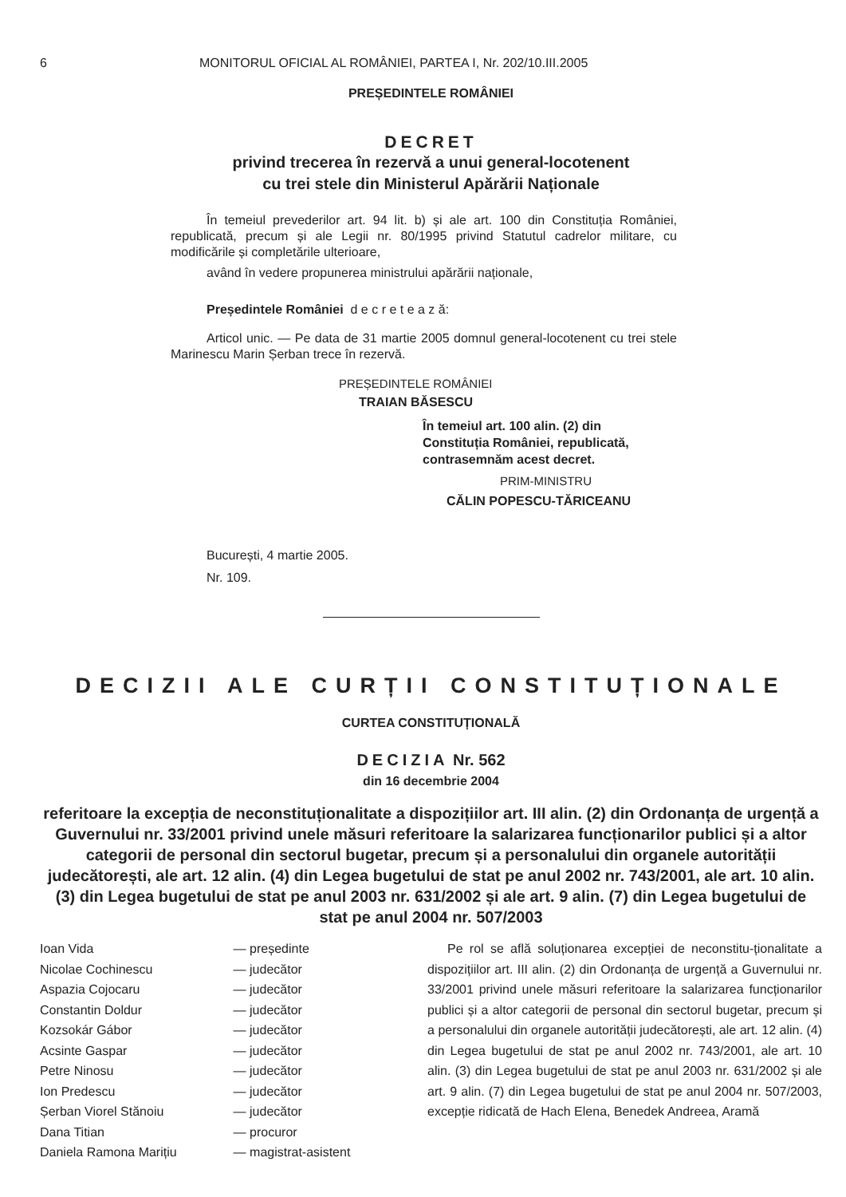6 MONITORUL OFICIAL AL ROMÂNIEI, PARTEA I, Nr. 202/10.III.2005
PREȘEDINTELE ROMÂNIEI
DECRET
privind trecerea în rezervă a unui general-locotenent
cu trei stele din Ministerul Apărării Naționale
În temeiul prevederilor art. 94 lit. b) și ale art. 100 din Constituția României, republicată, precum și ale Legii nr. 80/1995 privind Statutul cadrelor militare, cu modificările și completările ulterioare,
având în vedere propunerea ministrului apărării naționale,
Președintele României d e c r e t e a z ă:
Articol unic. — Pe data de 31 martie 2005 domnul general-locotenent cu trei stele Marinescu Marin Șerban trece în rezervă.
PREȘEDINTELE ROMÂNIEI
TRAIAN BĂSESCU
În temeiul art. 100 alin. (2) din
Constituția României, republicată,
contrasemnăm acest decret.
PRIM-MINISTRU
CĂLIN POPESCU-TĂRICEANU
București, 4 martie 2005.
Nr. 109.
DECIZII ALE CURȚII CONSTITUȚIONALE
CURTEA CONSTITUȚIONALĂ
DECIZIA Nr. 562
din 16 decembrie 2004
referitoare la excepția de neconstituționalitate a dispozițiilor art. III alin. (2) din Ordonanța de urgență a Guvernului nr. 33/2001 privind unele măsuri referitoare la salarizarea funcționarilor publici și a altor categorii de personal din sectorul bugetar, precum și a personalului din organele autorității judecătorești, ale art. 12 alin. (4) din Legea bugetului de stat pe anul 2002 nr. 743/2001, ale art. 10 alin. (3) din Legea bugetului de stat pe anul 2003 nr. 631/2002 și ale art. 9 alin. (7) din Legea bugetului de stat pe anul 2004 nr. 507/2003
| Ioan Vida | — președinte |
| Nicolae Cochinescu | — judecător |
| Aspazia Cojocaru | — judecător |
| Constantin Doldur | — judecător |
| Kozsokár Gábor | — judecător |
| Acsinte Gaspar | — judecător |
| Petre Ninosu | — judecător |
| Ion Predescu | — judecător |
| Șerban Viorel Stănoiu | — judecător |
| Dana Titian | — procuror |
| Daniela Ramona Marițiu | — magistrat-asistent |
Pe rol se află soluționarea excepției de neconstitu-ționalitate a dispozițiilor art. III alin. (2) din Ordonanța de urgență a Guvernului nr. 33/2001 privind unele măsuri referitoare la salarizarea funcționarilor publici și a altor categorii de personal din sectorul bugetar, precum și a personalului din organele autorității judecătorești, ale art. 12 alin. (4) din Legea bugetului de stat pe anul 2002 nr. 743/2001, ale art. 10 alin. (3) din Legea bugetului de stat pe anul 2003 nr. 631/2002 și ale art. 9 alin. (7) din Legea bugetului de stat pe anul 2004 nr. 507/2003, excepție ridicată de Hach Elena, Benedek Andreea, Aramă